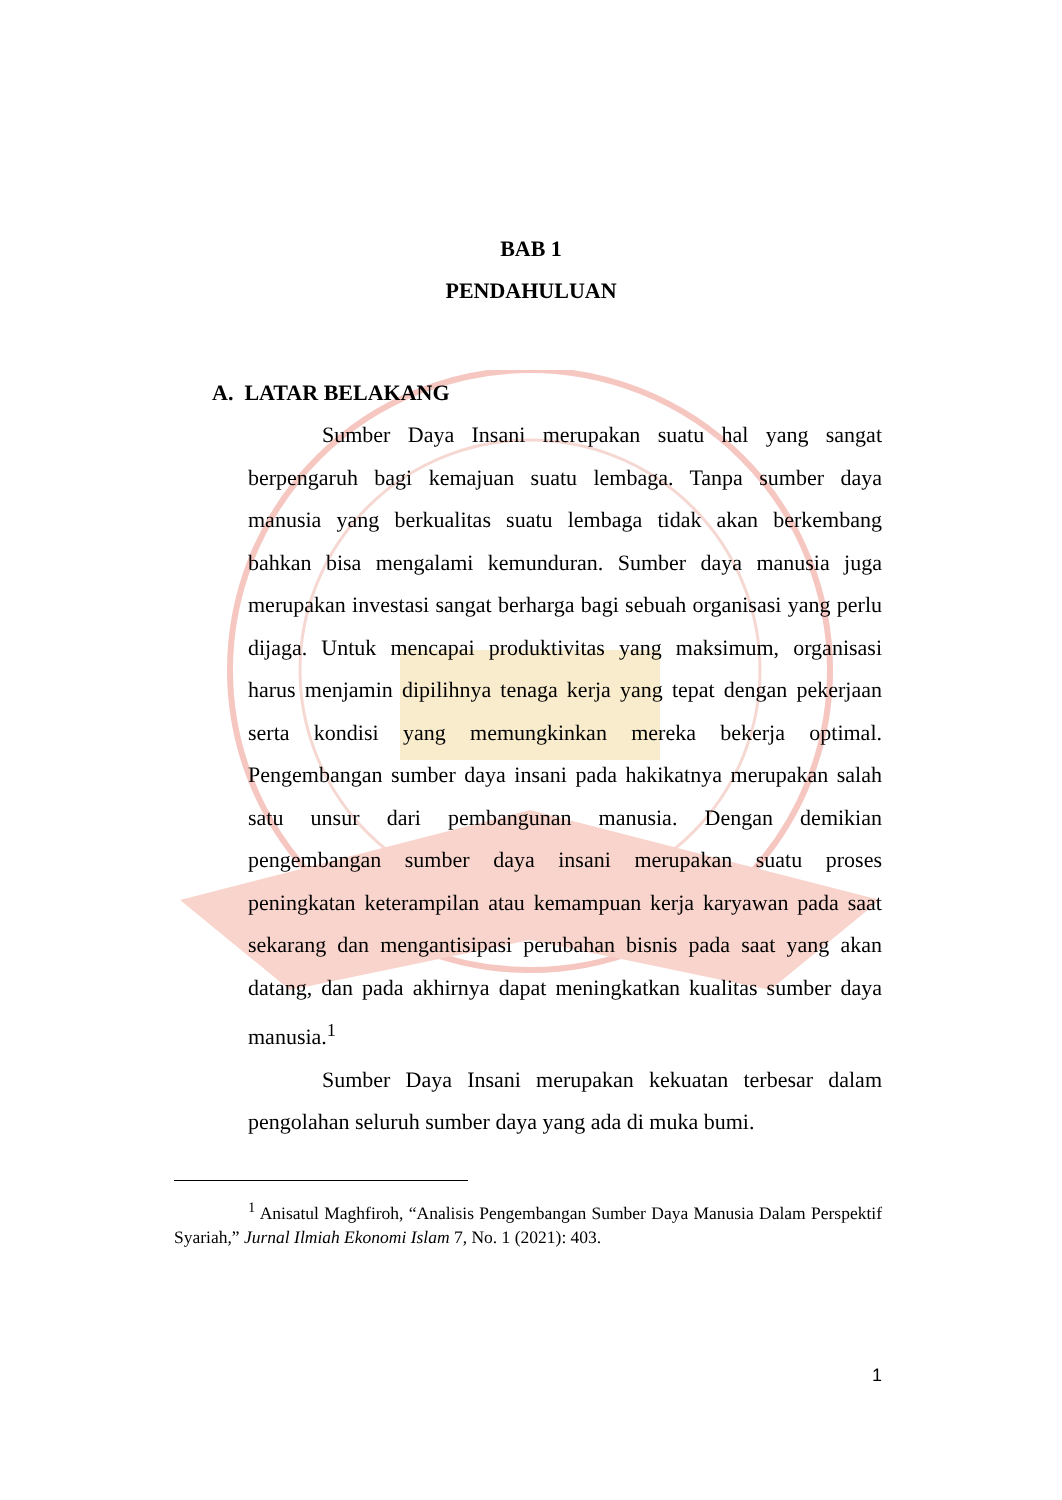BAB 1
PENDAHULUAN
A. LATAR BELAKANG
Sumber Daya Insani merupakan suatu hal yang sangat berpengaruh bagi kemajuan suatu lembaga. Tanpa sumber daya manusia yang berkualitas suatu lembaga tidak akan berkembang bahkan bisa mengalami kemunduran. Sumber daya manusia juga merupakan investasi sangat berharga bagi sebuah organisasi yang perlu dijaga. Untuk mencapai produktivitas yang maksimum, organisasi harus menjamin dipilihnya tenaga kerja yang tepat dengan pekerjaan serta kondisi yang memungkinkan mereka bekerja optimal. Pengembangan sumber daya insani pada hakikatnya merupakan salah satu unsur dari pembangunan manusia. Dengan demikian pengembangan sumber daya insani merupakan suatu proses peningkatan keterampilan atau kemampuan kerja karyawan pada saat sekarang dan mengantisipasi perubahan bisnis pada saat yang akan datang, dan pada akhirnya dapat meningkatkan kualitas sumber daya manusia.<sup>1</sup>
Sumber Daya Insani merupakan kekuatan terbesar dalam pengolahan seluruh sumber daya yang ada di muka bumi.
<sup>1</sup> Anisatul Maghfiroh, “Analisis Pengembangan Sumber Daya Manusia Dalam Perspektif Syariah,” Jurnal Ilmiah Ekonomi Islam 7, No. 1 (2021): 403.
1